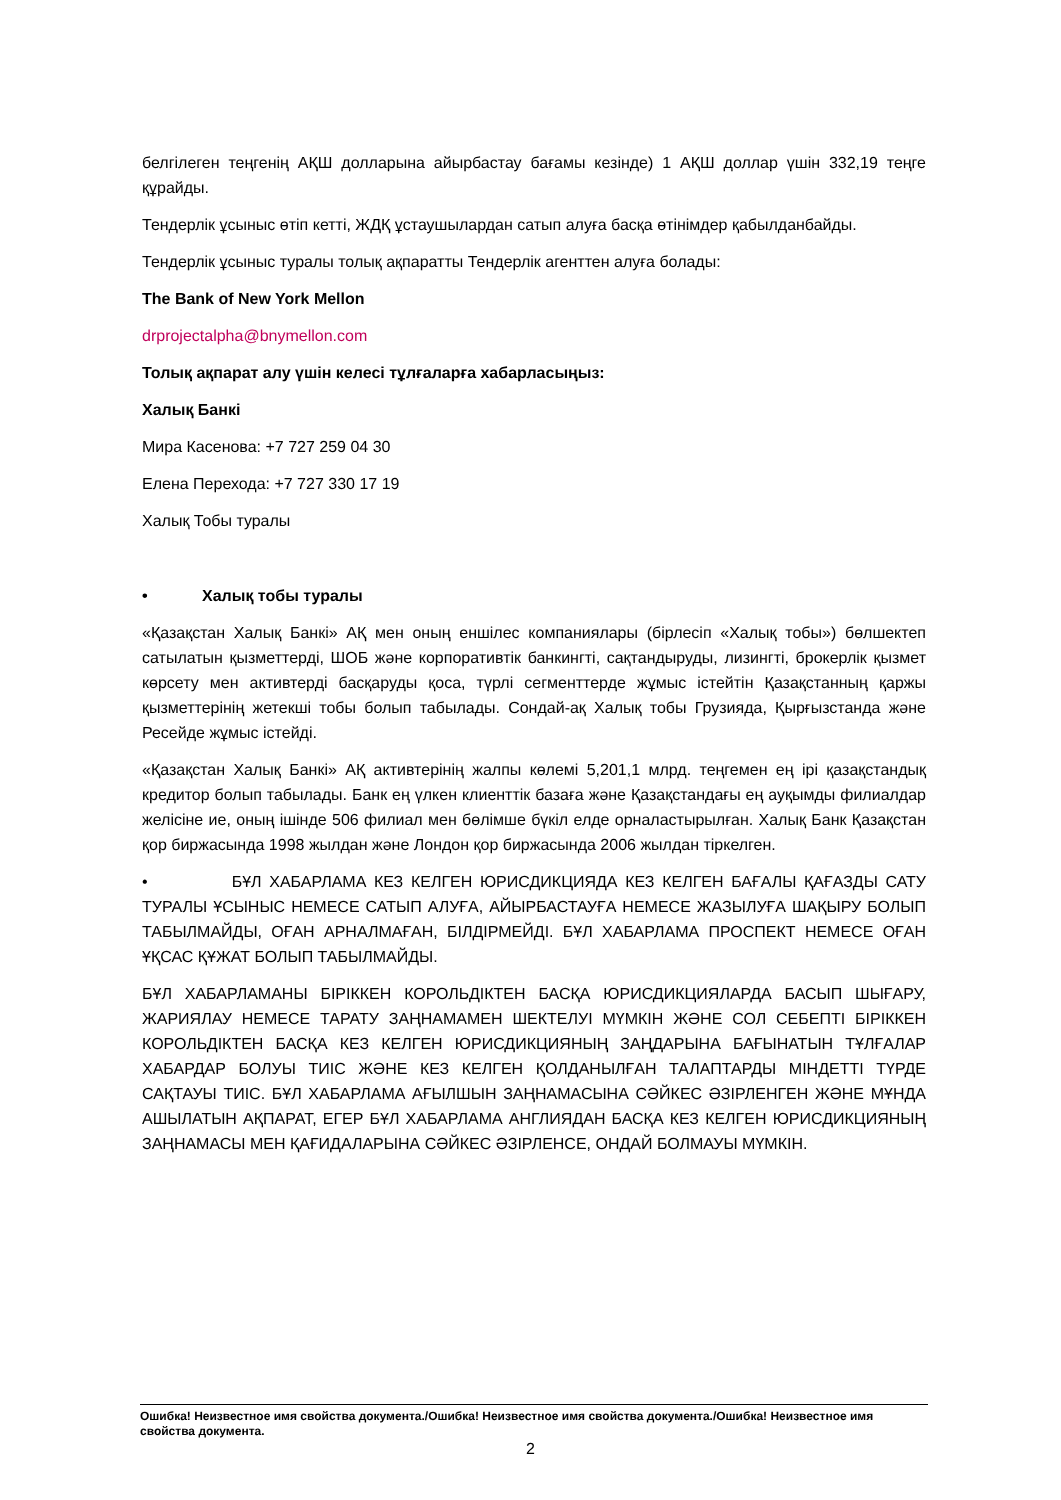белгілеген теңгенің АҚШ долларына айырбастау бағамы кезінде) 1 АҚШ доллар үшін 332,19 теңге құрайды.
Тендерлік ұсыныс өтіп кетті, ЖДҚ ұстаушылардан сатып алуға басқа өтінімдер қабылданбайды.
Тендерлік ұсыныс туралы толық ақпаратты Тендерлік агенттен алуға болады:
The Bank of New York Mellon
drprojectalpha@bnymellon.com
Толық ақпарат алу үшін келесі тұлғаларға хабарласыңыз:
Халық Банкі
Мира Касенова: +7 727 259 04 30
Елена Перехода: +7 727 330 17 19
Халық Тобы туралы
• Халық тобы туралы
«Қазақстан Халық Банкі» АҚ мен оның еншілес компаниялары (бірлесіп «Халық тобы») бөлшектеп сатылатын қызметтерді, ШОБ және корпоративтік банкингті, сақтандыруды, лизингті, брокерлік қызмет көрсету мен активтерді басқаруды қоса, түрлі сегменттерде жұмыс істейтін Қазақстанның қаржы қызметтерінің жетекші тобы болып табылады. Сондай-ақ Халық тобы Грузияда, Қырғызстанда және Ресейде жұмыс істейді.
«Қазақстан Халық Банкі» АҚ активтерінің жалпы көлемі 5,201,1 млрд. теңгемен ең ірі қазақстандық кредитор болып табылады. Банк ең үлкен клиенттік базаға және Қазақстандағы ең ауқымды филиалдар желісіне ие, оның ішінде 506 филиал мен бөлімше бүкіл елде орналастырылған. Халық Банк Қазақстан қор биржасында 1998 жылдан және Лондон қор биржасында 2006 жылдан тіркелген.
• БҰЛ ХАБАРЛАМА КЕЗ КЕЛГЕН ЮРИСДИКЦИЯДА КЕЗ КЕЛГЕН БАҒАЛЫ ҚАҒАЗДЫ САТУ ТУРАЛЫ ҰСЫНЫС НЕМЕСЕ САТЫП АЛУҒА, АЙЫРБАСТАУҒА НЕМЕСЕ ЖАЗЫЛУҒА ШАҚЫРУ БОЛЫП ТАБЫЛМАЙДЫ, ОҒАН АРНАЛМАҒАН, БІЛДІРМЕЙДІ. БҰЛ ХАБАРЛАМА ПРОСПЕКТ НЕМЕСЕ ОҒАН ҰҚСАС ҚҰЖАТ БОЛЫП ТАБЫЛМАЙДЫ.
БҰЛ ХАБАРЛАМАНЫ БІРІККЕН КОРОЛЬДІКТЕН БАСҚА ЮРИСДИКЦИЯЛАРДА БАСЫП ШЫҒАРУ, ЖАРИЯЛАУ НЕМЕСЕ ТАРАТУ ЗАҢНАМАМЕН ШЕКТЕЛУІ МҮМКІН ЖӘНЕ СОЛ СЕБЕПТІ БІРІККЕН КОРОЛЬДІКТЕН БАСҚА КЕЗ КЕЛГЕН ЮРИСДИКЦИЯНЫҢ ЗАҢДАРЫНА БАҒЫНАТЫН ТҰЛҒАЛАР ХАБАРДАР БОЛУЫ ТИІС ЖӘНЕ КЕЗ КЕЛГЕН ҚОЛДАНЫЛҒАН ТАЛАПТАРДЫ МІНДЕТТІ ТҮРДЕ САҚТАУЫ ТИІС. БҰЛ ХАБАРЛАМА АҒЫЛШЫН ЗАҢНАМАСЫНА СӘЙКЕС ӘЗІРЛЕНГЕН ЖӘНЕ МҰНДА АШЫЛАТЫН АҚПАРАТ, ЕГЕР БҰЛ ХАБАРЛАМА АНГЛИЯДАН БАСҚА КЕЗ КЕЛГЕН ЮРИСДИКЦИЯНЫҢ ЗАҢНАМАСЫ МЕН ҚАҒИДАЛАРЫНА СӘЙКЕС ӘЗІРЛЕНСЕ, ОНДАЙ БОЛМАУЫ МҮМКІН.
Ошибка! Неизвестное имя свойства документа./Ошибка! Неизвестное имя свойства документа./Ошибка! Неизвестное имя свойства документа.
2